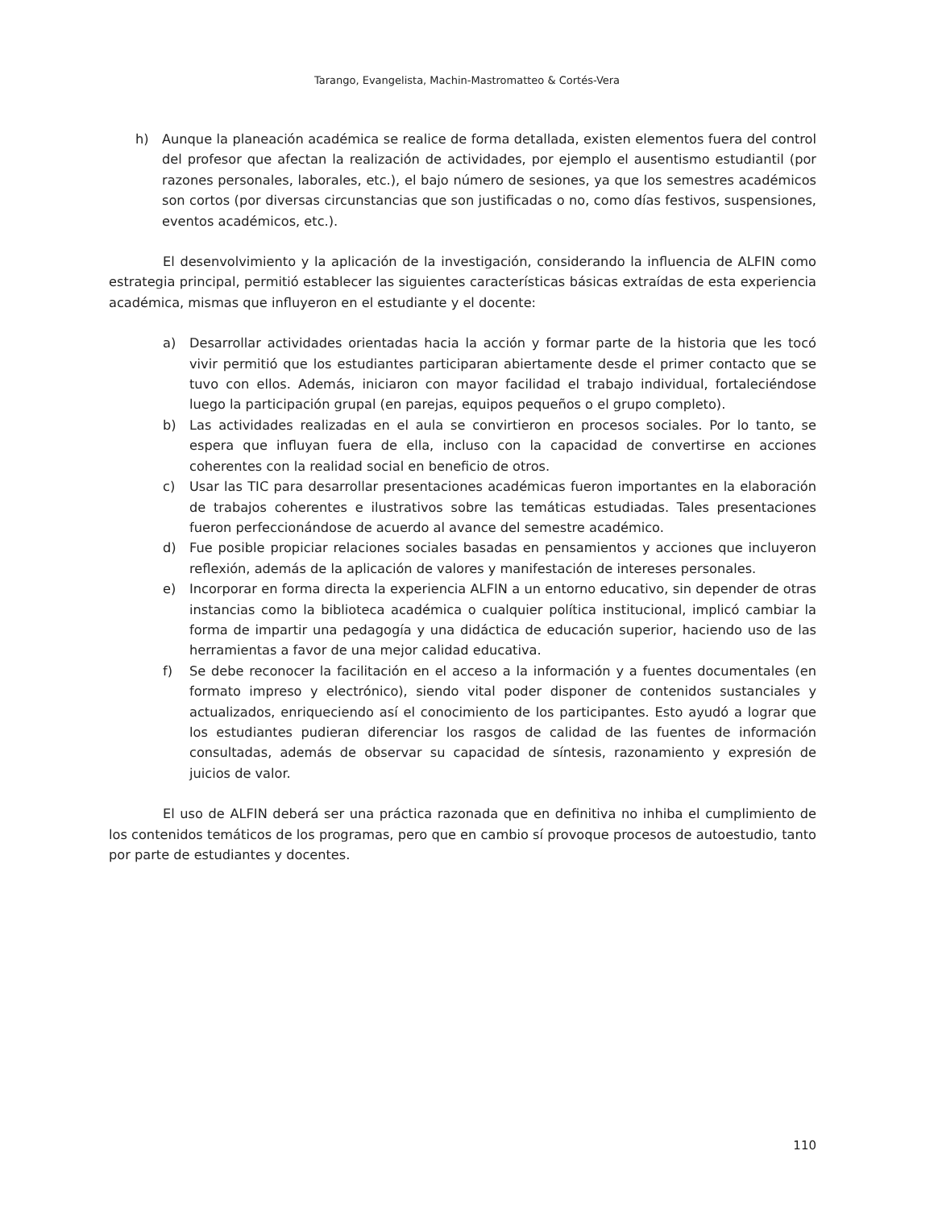Tarango, Evangelista, Machin-Mastromatteo & Cortés-Vera
h) Aunque la planeación académica se realice de forma detallada, existen elementos fuera del control del profesor que afectan la realización de actividades, por ejemplo el ausentismo estudiantil (por razones personales, laborales, etc.), el bajo número de sesiones, ya que los semestres académicos son cortos (por diversas circunstancias que son justificadas o no, como días festivos, suspensiones, eventos académicos, etc.).
El desenvolvimiento y la aplicación de la investigación, considerando la influencia de ALFIN como estrategia principal, permitió establecer las siguientes características básicas extraídas de esta experiencia académica, mismas que influyeron en el estudiante y el docente:
a) Desarrollar actividades orientadas hacia la acción y formar parte de la historia que les tocó vivir permitió que los estudiantes participaran abiertamente desde el primer contacto que se tuvo con ellos. Además, iniciaron con mayor facilidad el trabajo individual, fortaleciéndose luego la participación grupal (en parejas, equipos pequeños o el grupo completo).
b) Las actividades realizadas en el aula se convirtieron en procesos sociales. Por lo tanto, se espera que influyan fuera de ella, incluso con la capacidad de convertirse en acciones coherentes con la realidad social en beneficio de otros.
c) Usar las TIC para desarrollar presentaciones académicas fueron importantes en la elaboración de trabajos coherentes e ilustrativos sobre las temáticas estudiadas. Tales presentaciones fueron perfeccionándose de acuerdo al avance del semestre académico.
d) Fue posible propiciar relaciones sociales basadas en pensamientos y acciones que incluyeron reflexión, además de la aplicación de valores y manifestación de intereses personales.
e) Incorporar en forma directa la experiencia ALFIN a un entorno educativo, sin depender de otras instancias como la biblioteca académica o cualquier política institucional, implicó cambiar la forma de impartir una pedagogía y una didáctica de educación superior, haciendo uso de las herramientas a favor de una mejor calidad educativa.
f) Se debe reconocer la facilitación en el acceso a la información y a fuentes documentales (en formato impreso y electrónico), siendo vital poder disponer de contenidos sustanciales y actualizados, enriqueciendo así el conocimiento de los participantes. Esto ayudó a lograr que los estudiantes pudieran diferenciar los rasgos de calidad de las fuentes de información consultadas, además de observar su capacidad de síntesis, razonamiento y expresión de juicios de valor.
El uso de ALFIN deberá ser una práctica razonada que en definitiva no inhiba el cumplimiento de los contenidos temáticos de los programas, pero que en cambio sí provoque procesos de autoestudio, tanto por parte de estudiantes y docentes.
110